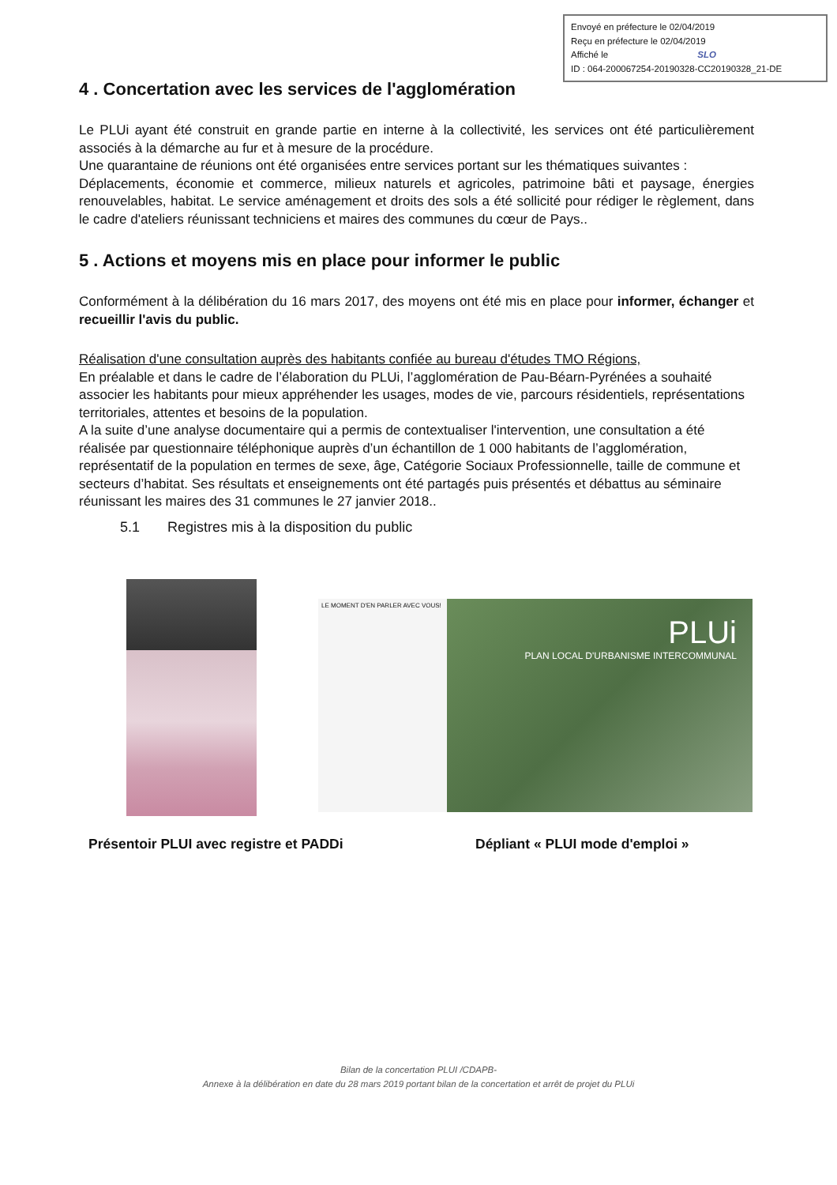Envoyé en préfecture le 02/04/2019
Reçu en préfecture le 02/04/2019
Affiché le SLO
ID : 064-200067254-20190328-CC20190328_21-DE
4 . Concertation avec les services de l'agglomération
Le PLUi ayant été construit en grande partie en interne à la collectivité, les services ont été particulièrement associés à la démarche au fur et à mesure de la procédure.
Une quarantaine de réunions ont été organisées entre services portant sur les thématiques suivantes :
Déplacements, économie et commerce, milieux naturels et agricoles, patrimoine bâti et paysage, énergies renouvelables, habitat. Le service aménagement et droits des sols a été sollicité pour rédiger le règlement, dans le cadre d'ateliers réunissant techniciens et maires des communes du cœur de Pays..
5 . Actions et moyens mis en place pour informer le public
Conformément à la délibération du 16 mars 2017, des moyens ont été mis en place pour informer, échanger et recueillir l'avis du public.
Réalisation d'une consultation auprès des habitants confiée au bureau d'études TMO Régions,
En préalable et dans le cadre de l’élaboration du PLUi, l’agglomération de Pau-Béarn-Pyrénées a souhaité associer les habitants pour mieux appréhender les usages, modes de vie, parcours résidentiels, représentations territoriales, attentes et besoins de la population.
A la suite d’une analyse documentaire qui a permis de contextualiser l'intervention, une consultation a été réalisée par questionnaire téléphonique auprès d’un échantillon de 1 000 habitants de l’agglomération, représentatif de la population en termes de sexe, âge, Catégorie Sociaux Professionnelle, taille de commune et secteurs d’habitat. Ses résultats et enseignements ont été partagés puis présentés et débattus au séminaire réunissant les maires des 31 communes le 27 janvier 2018..
5.1 Registres mis à la disposition du public
LE MOMENT D'EN PARLER AVEC VOUS!
PLUi
PLAN LOCAL D'URBANISME INTERCOMMUNAL
Présentoir PLUI avec registre et PADDi Dépliant « PLUI mode d'emploi »
Bilan de la concertation PLUI /CDAPB-
Annexe à la délibération en date du 28 mars 2019 portant bilan de la concertation et arrêt de projet du PLUi